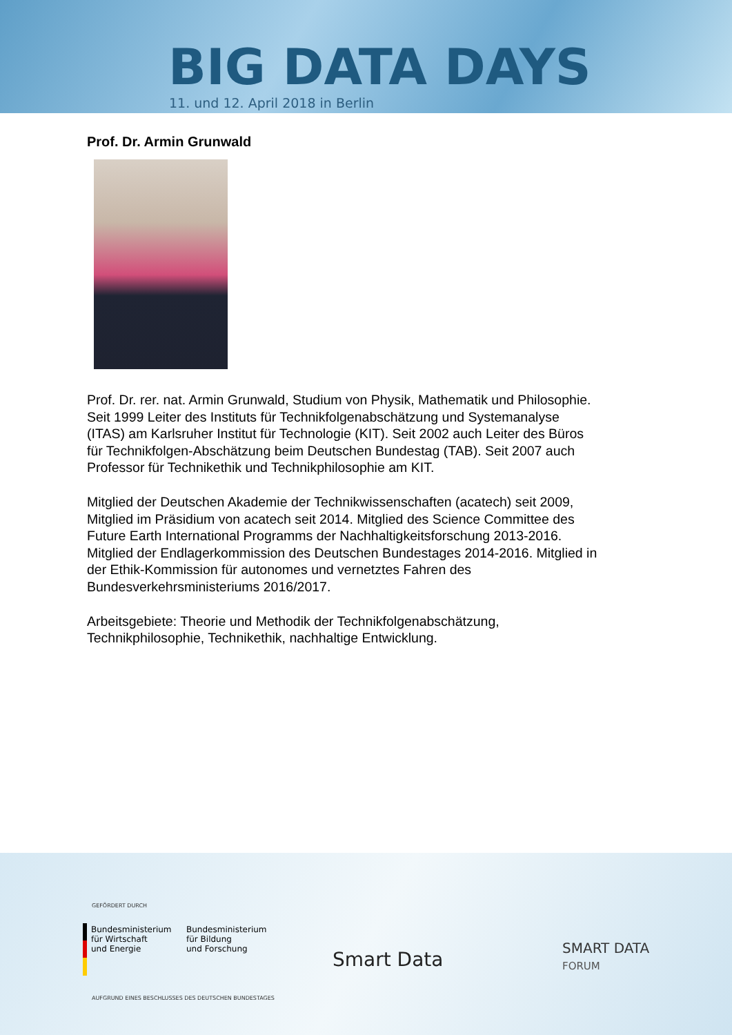BIG DATA DAYS
11. und 12. April 2018 in Berlin
Prof. Dr. Armin Grunwald
Prof. Dr. rer. nat. Armin Grunwald, Studium von Physik, Mathematik und Philosophie. Seit 1999 Leiter des Instituts für Technikfolgenabschätzung und Systemanalyse (ITAS) am Karlsruher Institut für Technologie (KIT). Seit 2002 auch Leiter des Büros für Technikfolgen-Abschätzung beim Deutschen Bundestag (TAB). Seit 2007 auch Professor für Technikethik und Technikphilosophie am KIT.
Mitglied der Deutschen Akademie der Technikwissenschaften (acatech) seit 2009, Mitglied im Präsidium von acatech seit 2014. Mitglied des Science Committee des Future Earth International Programms der Nachhaltigkeitsforschung 2013-2016. Mitglied der Endlagerkommission des Deutschen Bundestages 2014-2016. Mitglied in der Ethik-Kommission für autonomes und vernetztes Fahren des Bundesverkehrsministeriums 2016/2017.
Arbeitsgebiete: Theorie und Methodik der Technikfolgenabschätzung, Technikphilosophie, Technikethik, nachhaltige Entwicklung.
GEFÖRDERT DURCH
Bundesministerium
für Wirtschaft
und Energie
Bundesministerium
für Bildung
und Forschung
AUFGRUND EINES BESCHLUSSES DES DEUTSCHEN BUNDESTAGES
Smart Data
SMART DATA
FORUM